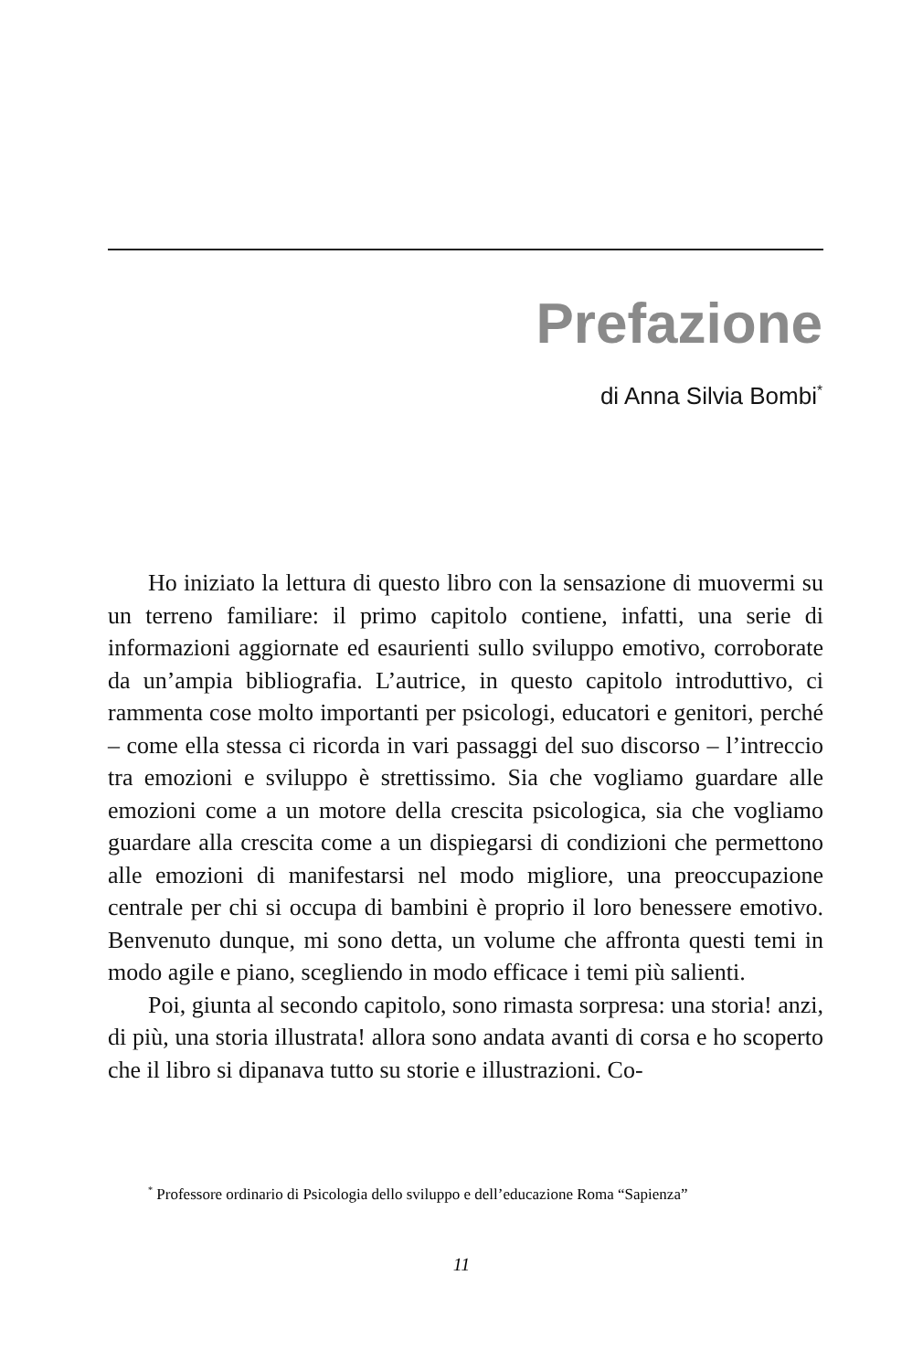Prefazione
di Anna Silvia Bombi<sup>*</sup>
Ho iniziato la lettura di questo libro con la sensazione di muovermi su un terreno familiare: il primo capitolo contiene, infatti, una serie di informazioni aggiornate ed esaurienti sullo sviluppo emotivo, corroborate da un’ampia bibliografia. L’autrice, in questo capitolo introduttivo, ci rammenta cose molto importanti per psicologi, educatori e genitori, perché – come ella stessa ci ricorda in vari passaggi del suo discorso – l’intreccio tra emozioni e sviluppo è strettissimo. Sia che vogliamo guardare alle emozioni come a un motore della crescita psicologica, sia che vogliamo guardare alla crescita come a un dispiegarsi di condizioni che permettono alle emozioni di manifestarsi nel modo migliore, una preoccupazione centrale per chi si occupa di bambini è proprio il loro benessere emotivo. Benvenuto dunque, mi sono detta, un volume che affronta questi temi in modo agile e piano, scegliendo in modo efficace i temi più salienti.
Poi, giunta al secondo capitolo, sono rimasta sorpresa: una storia! anzi, di più, una storia illustrata! allora sono andata avanti di corsa e ho scoperto che il libro si dipanava tutto su storie e illustrazioni. Co-
<sup>*</sup> Professore ordinario di Psicologia dello sviluppo e dell’educazione Roma “Sapienza”
11